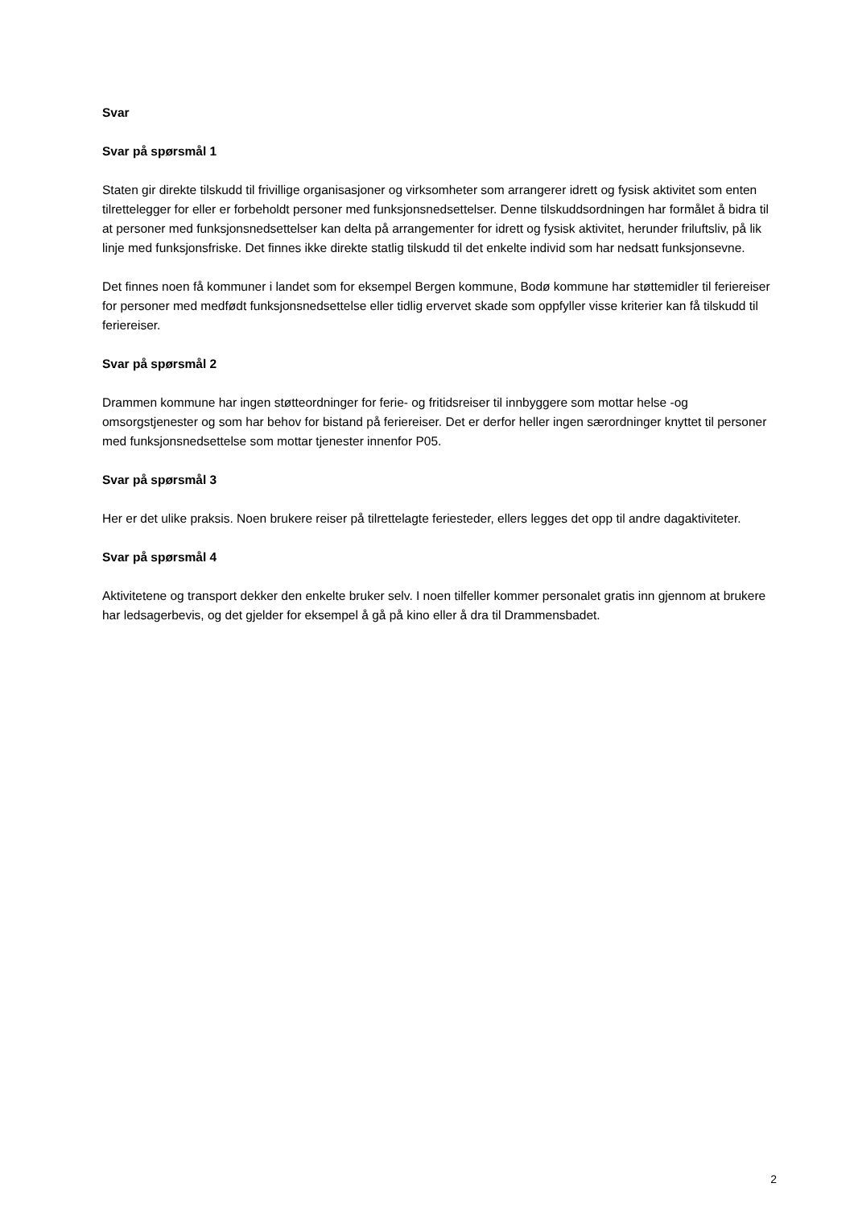Svar
Svar på spørsmål 1
Staten gir direkte tilskudd til frivillige organisasjoner og virksomheter som arrangerer idrett og fysisk aktivitet som enten tilrettelegger for eller er forbeholdt personer med funksjonsnedsettelser. Denne tilskuddsordningen har formålet å bidra til at personer med funksjonsnedsettelser kan delta på arrangementer for idrett og fysisk aktivitet, herunder friluftsliv, på lik linje med funksjonsfriske. Det finnes ikke direkte statlig tilskudd til det enkelte individ som har nedsatt funksjonsevne.
Det finnes noen få kommuner i landet som for eksempel Bergen kommune, Bodø kommune har støttemidler til feriereiser for personer med medfødt funksjonsnedsettelse eller tidlig ervervet skade som oppfyller visse kriterier kan få tilskudd til feriereiser.
Svar på spørsmål 2
Drammen kommune har ingen støtteordninger for ferie- og fritidsreiser til innbyggere som mottar helse -og omsorgstjenester og som har behov for bistand på feriereiser. Det er derfor heller ingen særordninger knyttet til personer med funksjonsnedsettelse som mottar tjenester innenfor P05.
Svar på spørsmål 3
Her er det ulike praksis. Noen brukere reiser på tilrettelagte feriesteder, ellers legges det opp til andre dagaktiviteter.
Svar på spørsmål 4
Aktivitetene og transport dekker den enkelte bruker selv. I noen tilfeller kommer personalet gratis inn gjennom at brukere har ledsagerbevis, og det gjelder for eksempel å gå på kino eller å dra til Drammensbadet.
2